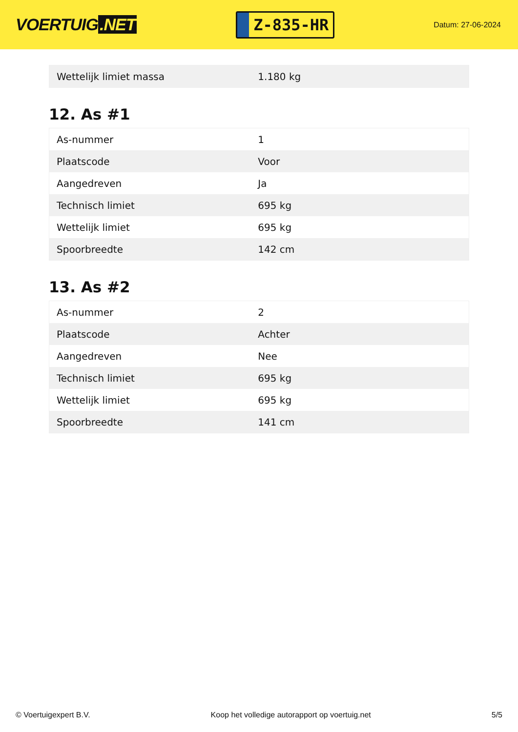VOERTUIG.NET
Z-835-HR
Datum: 27-06-2024
| Wettelijk limiet massa | 1.180 kg |
12. As #1
| As-nummer | 1 |
| Plaatscode | Voor |
| Aangedreven | Ja |
| Technisch limiet | 695 kg |
| Wettelijk limiet | 695 kg |
| Spoorbreedte | 142 cm |
13. As #2
| As-nummer | 2 |
| Plaatscode | Achter |
| Aangedreven | Nee |
| Technisch limiet | 695 kg |
| Wettelijk limiet | 695 kg |
| Spoorbreedte | 141 cm |
© Voertuigexpert B.V. Koop het volledige autorapport op voertuig.net 5/5